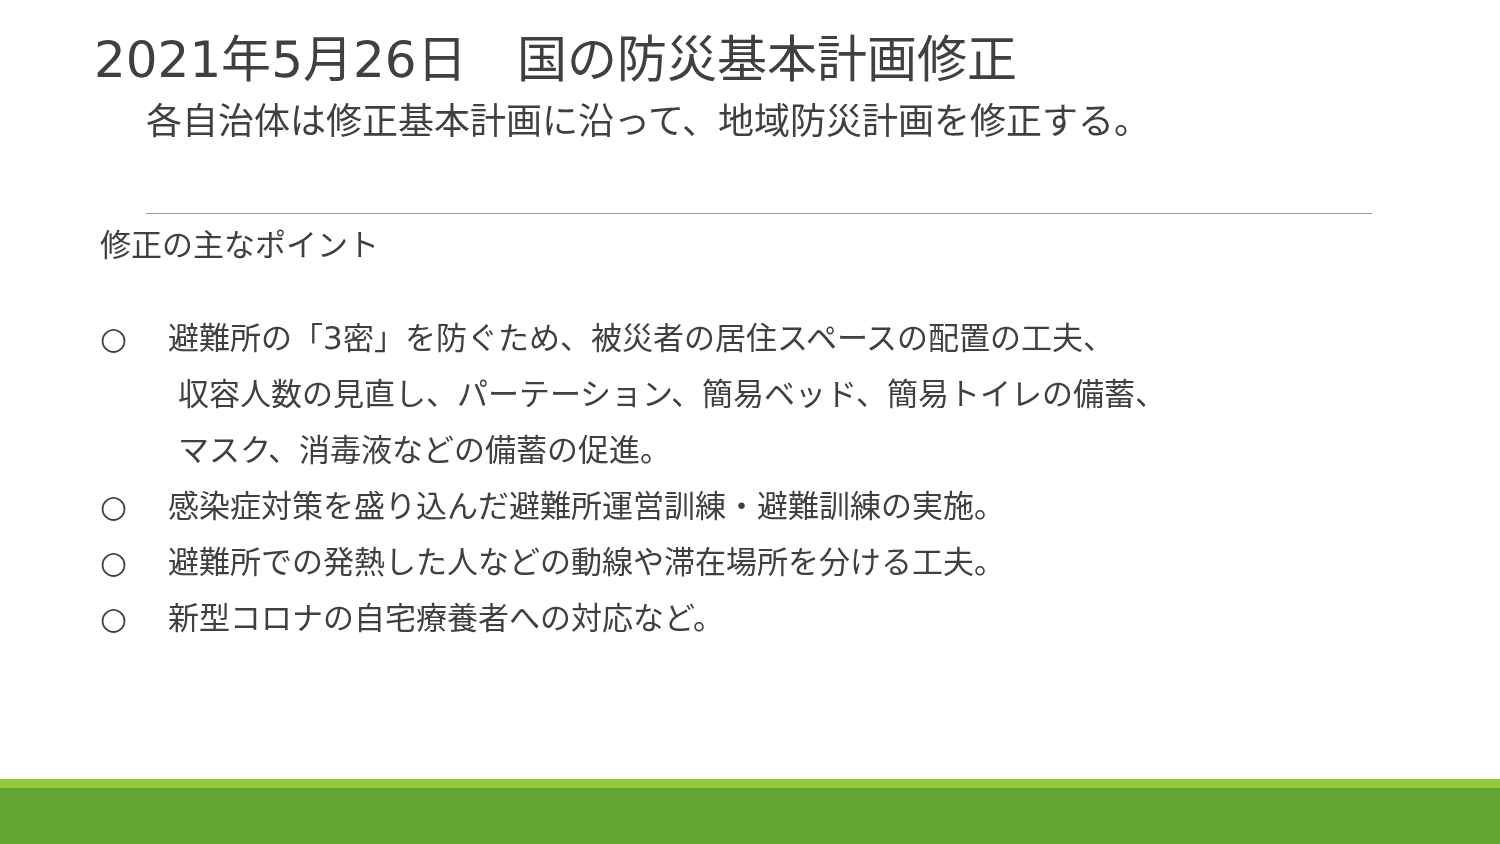2021年5月26日　国の防災基本計画修正
各自治体は修正基本計画に沿って、地域防災計画を修正する。
修正の主なポイント
○ 避難所の「3密」を防ぐため、被災者の居住スペースの配置の工夫、
収容人数の見直し、パーテーション、簡易ベッド、簡易トイレの備蓄、
マスク、消毒液などの備蓄の促進。
○ 感染症対策を盛り込んだ避難所運営訓練・避難訓練の実施。
○ 避難所での発熱した人などの動線や滞在場所を分ける工夫。
○ 新型コロナの自宅療養者への対応など。